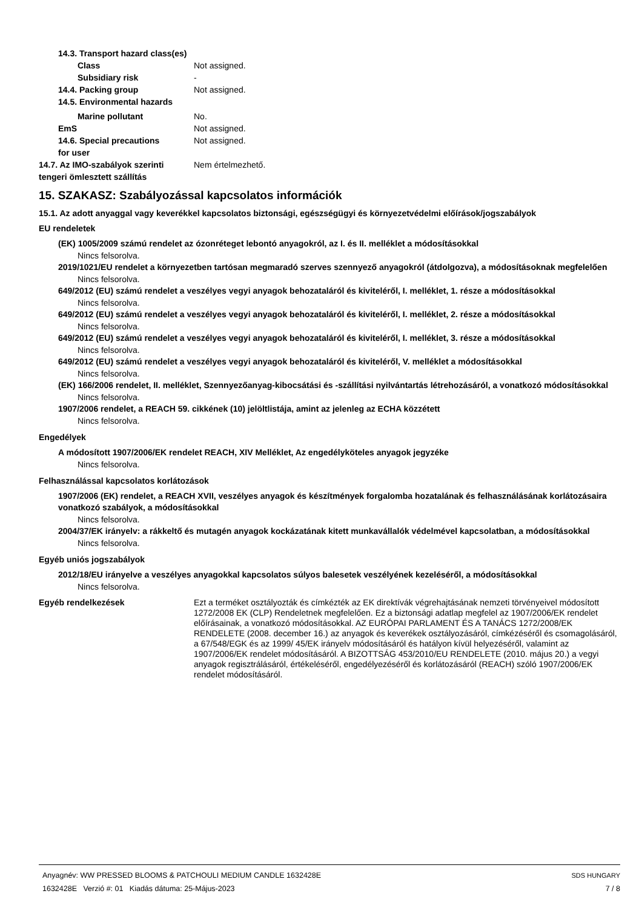14.3. Transport hazard class(es)
Class Not assigned.
Subsidiary risk -
14.4. Packing group Not assigned.
14.5. Environmental hazards
Marine pollutant No.
EmS Not assigned.
14.6. Special precautions
for user Not assigned.
14.7. Az IMO-szabályok szerinti
tengeri ömlesztett szállítás Nem értelmezhető.
15. SZAKASZ: Szabályozással kapcsolatos információk
15.1. Az adott anyaggal vagy keverékkel kapcsolatos biztonsági, egészségügyi és környezetvédelmi előírások/jogszabályok
EU rendeletek
(EK) 1005/2009 számú rendelet az ózonréteget lebontó anyagokról, az I. és II. melléklet a módosításokkal
Nincs felsorolva.
2019/1021/EU rendelet a környezetben tartósan megmaradó szerves szennyező anyagokról (átdolgozva), a módosításoknak megfelelően
Nincs felsorolva.
649/2012 (EU) számú rendelet a veszélyes vegyi anyagok behozataláról és kiviteléről, I. melléklet, 1. része a módosításokkal
Nincs felsorolva.
649/2012 (EU) számú rendelet a veszélyes vegyi anyagok behozataláról és kiviteléről, I. melléklet, 2. része a módosításokkal
Nincs felsorolva.
649/2012 (EU) számú rendelet a veszélyes vegyi anyagok behozataláról és kiviteléről, I. melléklet, 3. része a módosításokkal
Nincs felsorolva.
649/2012 (EU) számú rendelet a veszélyes vegyi anyagok behozataláról és kiviteléről, V. melléklet a módosításokkal
Nincs felsorolva.
(EK) 166/2006 rendelet, II. melléklet, Szennyezőanyag-kibocsátási és -szállítási nyilvántartás létrehozásáról, a vonatkozó módosításokkal
Nincs felsorolva.
1907/2006 rendelet, a REACH 59. cikkének (10) jelöltlistája, amint az jelenleg az ECHA közzétett
Nincs felsorolva.
Engedélyek
A módosított 1907/2006/EK rendelet REACH, XIV Melléklet, Az engedélyköteles anyagok jegyzéke
Nincs felsorolva.
Felhasználással kapcsolatos korlátozások
1907/2006 (EK) rendelet, a REACH XVII, veszélyes anyagok és készítmények forgalomba hozatalának és felhasználásának korlátozásaira vonatkozó szabályok, a módosításokkal
Nincs felsorolva.
2004/37/EK irányelv: a rákkeltő és mutagén anyagok kockázatának kitett munkavállalók védelmével kapcsolatban, a módosításokkal
Nincs felsorolva.
Egyéb uniós jogszabályok
2012/18/EU irányelve a veszélyes anyagokkal kapcsolatos súlyos balesetek veszélyének kezeléséről, a módosításokkal
Nincs felsorolva.
Egyéb rendelkezések Ezt a terméket osztályozták és címkézték az EK direktívák végrehajtásának nemzeti törvényeivel módosított 1272/2008 EK (CLP) Rendeletnek megfelelően. Ez a biztonsági adatlap megfelel az 1907/2006/EK rendelet előírásainak, a vonatkozó módosításokkal. AZ EURÓPAI PARLAMENT ÉS A TANÁCS 1272/2008/EK RENDELETE (2008. december 16.) az anyagok és keverékek osztályozásáról, címkézéséről és csomagolásáról, a 67/548/EGK és az 1999/ 45/EK irányelv módosításáról és hatályon kívül helyezéséről, valamint az 1907/2006/EK rendelet módosításáról. A BIZOTTSÁG 453/2010/EU RENDELETE (2010. május 20.) a vegyi anyagok regisztrálásáról, értékeléséről, engedélyezéséről és korlátozásáról (REACH) szóló 1907/2006/EK rendelet módosításáról.
Anyagnév: WW PRESSED BLOOMS & PATCHOULI MEDIUM CANDLE 1632428E
1632428E Verzió #: 01 Kiadás dátuma: 25-Május-2023
SDS HUNGARY
7 / 8